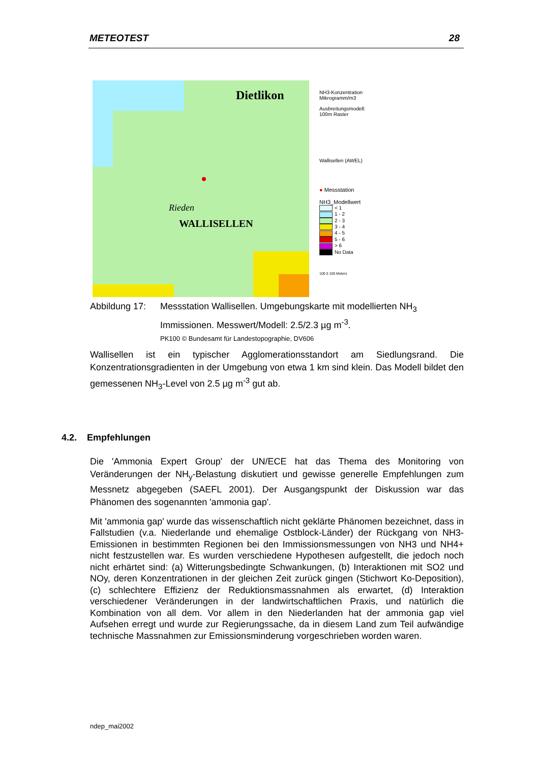METEOTEST 28
Dietlikon
WALLISELLEN
Rieden
NH3-Konzentration
Mikrogramm/m3
Ausbreitungsmodell:
100m Raster
Wallisellen (AWEL)
● Messstation
NH3_Modellwert
< 1
1 - 2
2 - 3
3 - 4
4 - 5
5 - 6
> 6
No Data
100 0 100 Meters
Abbildung 17:
Messstation Wallisellen. Umgebungskarte mit modellierten NH<sub>3</sub> Immissionen. Messwert/Modell: 2.5/2.3 µg m<sup>-3</sup>.
PK100 © Bundesamt für Landestopographie, DV606
Wallisellen ist ein typischer Agglomerationsstandort am Siedlungsrand. Die Konzentrationsgradienten in der Umgebung von etwa 1 km sind klein. Das Modell bildet den gemessenen NH<sub>3</sub>-Level von 2.5 µg m<sup>-3</sup> gut ab.
4.2. Empfehlungen
Die 'Ammonia Expert Group' der UN/ECE hat das Thema des Monitoring von Veränderungen der NH<sub>y</sub>-Belastung diskutiert und gewisse generelle Empfehlungen zum Messnetz abgegeben (SAEFL 2001). Der Ausgangspunkt der Diskussion war das Phänomen des sogenannten 'ammonia gap'.
Mit 'ammonia gap' wurde das wissenschaftlich nicht geklärte Phänomen bezeichnet, dass in Fallstudien (v.a. Niederlande und ehemalige Ostblock-Länder) der Rückgang von NH3-Emissionen in bestimmten Regionen bei den Immissionsmessungen von NH3 und NH4+ nicht festzustellen war. Es wurden verschiedene Hypothesen aufgestellt, die jedoch noch nicht erhärtet sind: (a) Witterungsbedingte Schwankungen, (b) Interaktionen mit SO2 und NOy, deren Konzentrationen in der gleichen Zeit zurück gingen (Stichwort Ko-Deposition), (c) schlechtere Effizienz der Reduktionsmassnahmen als erwartet, (d) Interaktion verschiedener Veränderungen in der landwirtschaftlichen Praxis, und natürlich die Kombination von all dem. Vor allem in den Niederlanden hat der ammonia gap viel Aufsehen erregt und wurde zur Regierungssache, da in diesem Land zum Teil aufwändige technische Massnahmen zur Emissionsminderung vorgeschrieben worden waren.
ndep_mai2002